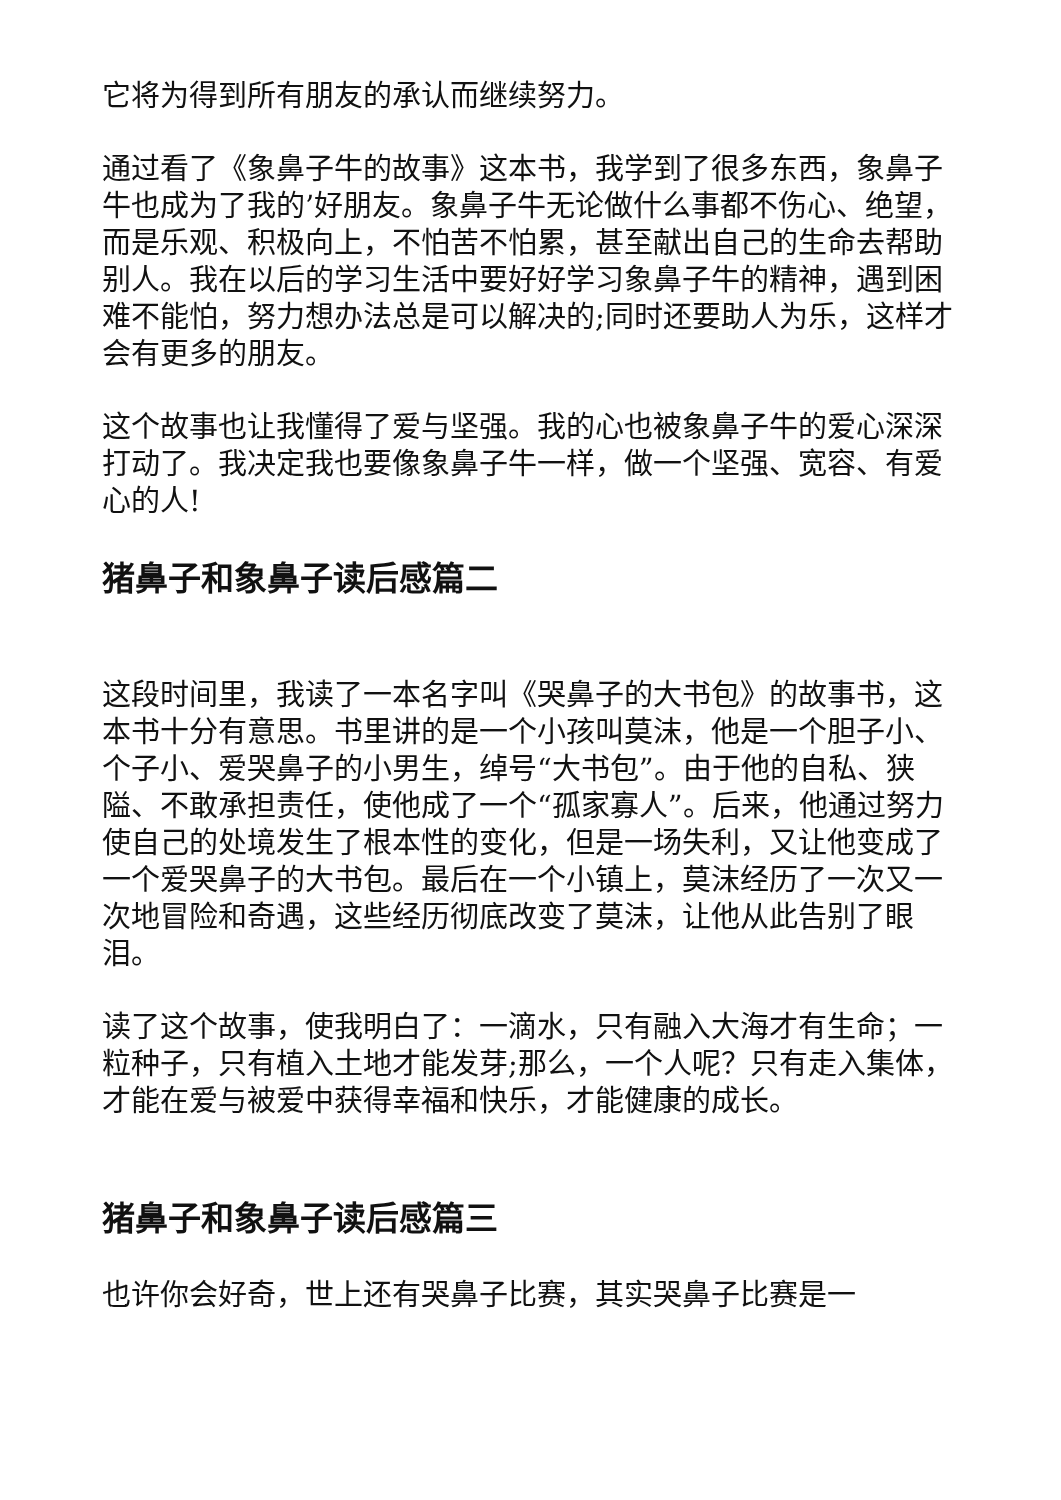它将为得到所有朋友的承认而继续努力。
通过看了《象鼻子牛的故事》这本书，我学到了很多东西，象鼻子牛也成为了我的’好朋友。象鼻子牛无论做什么事都不伤心、绝望，而是乐观、积极向上，不怕苦不怕累，甚至献出自己的生命去帮助别人。我在以后的学习生活中要好好学习象鼻子牛的精神，遇到困难不能怕，努力想办法总是可以解决的;同时还要助人为乐，这样才会有更多的朋友。
这个故事也让我懂得了爱与坚强。我的心也被象鼻子牛的爱心深深打动了。我决定我也要像象鼻子牛一样，做一个坚强、宽容、有爱心的人!
猪鼻子和象鼻子读后感篇二
这段时间里，我读了一本名字叫《哭鼻子的大书包》的故事书，这本书十分有意思。书里讲的是一个小孩叫莫沫，他是一个胆子小、个子小、爱哭鼻子的小男生，绰号“大书包”。由于他的自私、狭隘、不敢承担责任，使他成了一个“孤家寡人”。后来，他通过努力使自己的处境发生了根本性的变化，但是一场失利，又让他变成了一个爱哭鼻子的大书包。最后在一个小镇上，莫沫经历了一次又一次地冒险和奇遇，这些经历彻底改变了莫沫，让他从此告别了眼泪。
读了这个故事，使我明白了：一滴水，只有融入大海才有生命；一粒种子，只有植入土地才能发芽;那么，一个人呢？只有走入集体，才能在爱与被爱中获得幸福和快乐，才能健康的成长。
猪鼻子和象鼻子读后感篇三
也许你会好奇，世上还有哭鼻子比赛，其实哭鼻子比赛是一